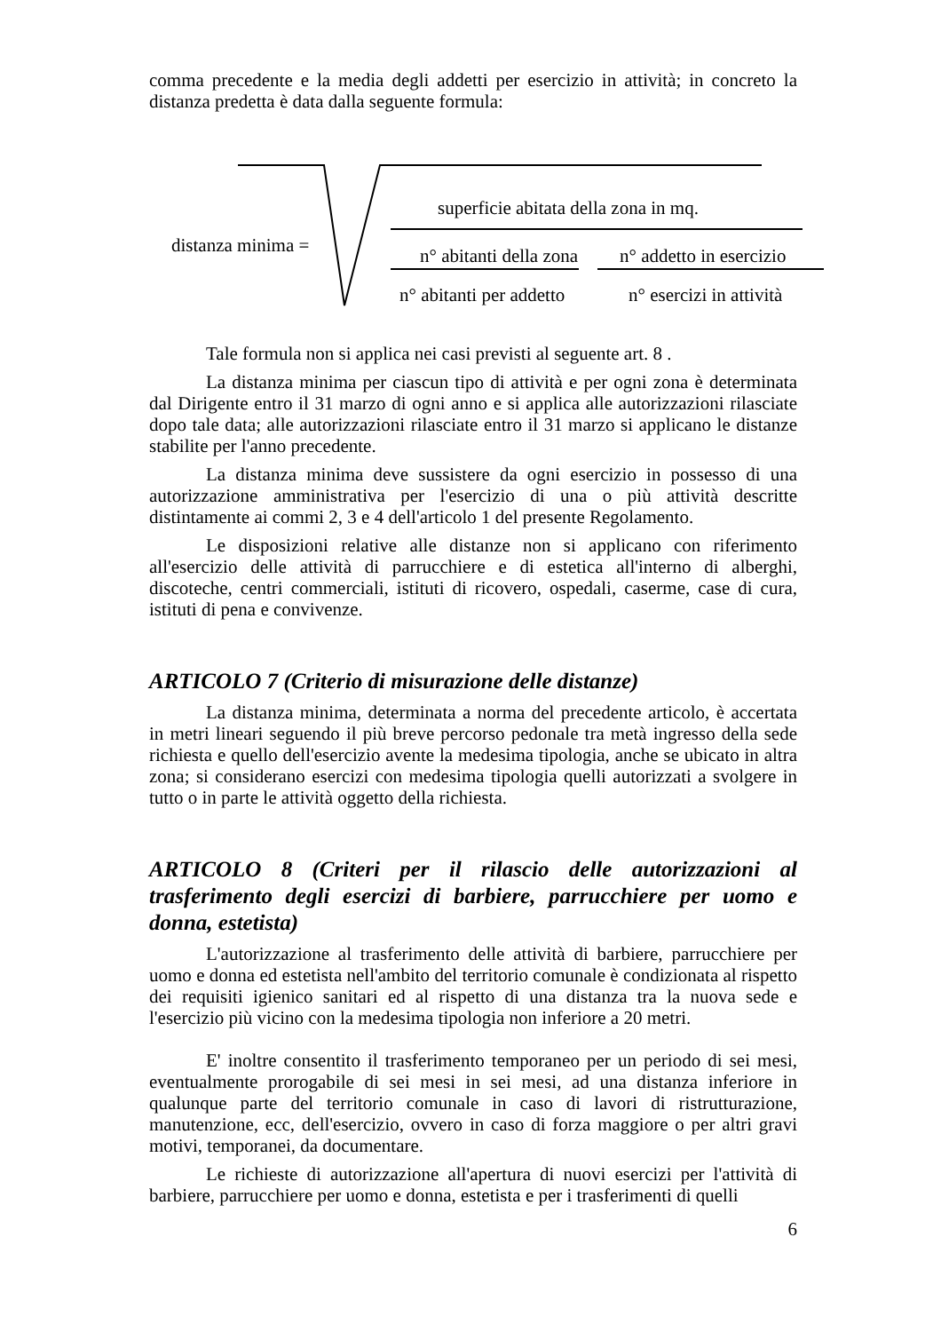comma precedente e la media degli addetti per esercizio in attività; in concreto la distanza predetta è data dalla seguente formula:
distanza minima =
superficie abitata della zona in mq.
n° abitanti della zona n° addetto in esercizio
n° abitanti per addetto n° esercizi in attività
Tale formula non si applica nei casi previsti al seguente art. 8 .
La distanza minima per ciascun tipo di attività e per ogni zona è determinata dal Dirigente entro il 31 marzo di ogni anno e si applica alle autorizzazioni rilasciate dopo tale data; alle autorizzazioni rilasciate entro il 31 marzo si applicano le distanze stabilite per l'anno precedente.
La distanza minima deve sussistere da ogni esercizio in possesso di una autorizzazione amministrativa per l'esercizio di una o più attività descritte distintamente ai commi 2, 3 e 4 dell'articolo 1 del presente Regolamento.
Le disposizioni relative alle distanze non si applicano con riferimento all'esercizio delle attività di parrucchiere e di estetica all'interno di alberghi, discoteche, centri commerciali, istituti di ricovero, ospedali, caserme, case di cura, istituti di pena e convivenze.
ARTICOLO 7 (Criterio di misurazione delle distanze)
La distanza minima, determinata a norma del precedente articolo, è accertata in metri lineari seguendo il più breve percorso pedonale tra metà ingresso della sede richiesta e quello dell'esercizio avente la medesima tipologia, anche se ubicato in altra zona; si considerano esercizi con medesima tipologia quelli autorizzati a svolgere in tutto o in parte le attività oggetto della richiesta.
ARTICOLO 8 (Criteri per il rilascio delle autorizzazioni al trasferimento degli esercizi di barbiere, parrucchiere per uomo e donna, estetista)
L'autorizzazione al trasferimento delle attività di barbiere, parrucchiere per uomo e donna ed estetista nell'ambito del territorio comunale è condizionata al rispetto dei requisiti igienico sanitari ed al rispetto di una distanza tra la nuova sede e l'esercizio più vicino con la medesima tipologia non inferiore a 20 metri.
E' inoltre consentito il trasferimento temporaneo per un periodo di sei mesi, eventualmente prorogabile di sei mesi in sei mesi, ad una distanza inferiore in qualunque parte del territorio comunale in caso di lavori di ristrutturazione, manutenzione, ecc, dell'esercizio, ovvero in caso di forza maggiore o per altri gravi motivi, temporanei, da documentare.
Le richieste di autorizzazione all'apertura di nuovi esercizi per l'attività di barbiere, parrucchiere per uomo e donna, estetista e per i trasferimenti di quelli
6